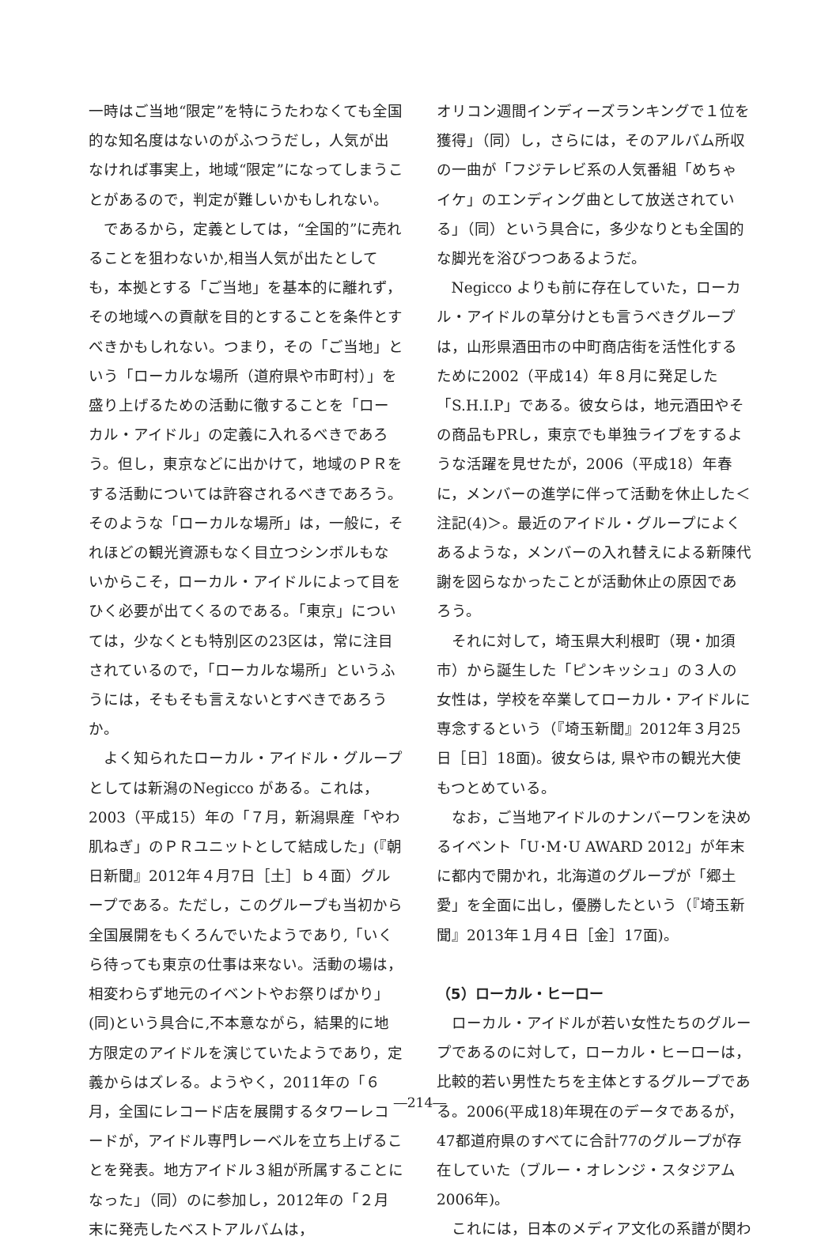一時はご当地“限定”を特にうたわなくても全国的な知名度はないのがふつうだし，人気が出なければ事実上，地域“限定”になってしまうことがあるので，判定が難しいかもしれない。
であるから，定義としては，“全国的”に売れることを狙わないか,相当人気が出たとしても，本拠とする「ご当地」を基本的に離れず，その地域への貢献を目的とすることを条件とすべきかもしれない。つまり，その「ご当地」という「ローカルな場所（道府県や市町村）」を盛り上げるための活動に徹することを「ローカル・アイドル」の定義に入れるべきであろう。但し，東京などに出かけて，地域のＰＲをする活動については許容されるべきであろう。そのような「ローカルな場所」は，一般に，それほどの観光資源もなく目立つシンボルもないからこそ，ローカル・アイドルによって目をひく必要が出てくるのである。「東京」については，少なくとも特別区の23区は，常に注目されているので，「ローカルな場所」というふうには，そもそも言えないとすべきであろうか。
よく知られたローカル・アイドル・グループとしては新潟のNegicco がある。これは，2003（平成15）年の「７月，新潟県産「やわ肌ねぎ」のＰＲユニットとして結成した」(『朝日新聞』2012年４月7日［土］ｂ４面）グループである。ただし，このグループも当初から全国展開をもくろんでいたようであり,「いくら待っても東京の仕事は来ない。活動の場は，相変わらず地元のイベントやお祭りばかり」(同)という具合に,不本意ながら，結果的に地方限定のアイドルを演じていたようであり，定義からはズレる。ようやく，2011年の「６月，全国にレコード店を展開するタワーレコードが，アイドル専門レーベルを立ち上げることを発表。地方アイドル３組が所属することになった」（同）のに参加し，2012年の「２月末に発売したベストアルバムは，
オリコン週間インディーズランキングで１位を獲得」（同）し，さらには，そのアルバム所収の一曲が「フジテレビ系の人気番組「めちゃイケ」のエンディング曲として放送されている」（同）という具合に，多少なりとも全国的な脚光を浴びつつあるようだ。
Negicco よりも前に存在していた，ローカル・アイドルの草分けとも言うべきグループは，山形県酒田市の中町商店街を活性化するために2002（平成14）年８月に発足した「S.H.I.P」である。彼女らは，地元酒田やその商品もPRし，東京でも単独ライブをするような活躍を見せたが，2006（平成18）年春に，メンバーの進学に伴って活動を休止した＜注記(4)＞。最近のアイドル・グループによくあるような，メンバーの入れ替えによる新陳代謝を図らなかったことが活動休止の原因であろう。
それに対して，埼玉県大利根町（現・加須市）から誕生した「ピンキッシュ」の３人の女性は，学校を卒業してローカル・アイドルに専念するという（『埼玉新聞』2012年３月25日［日］18面)。彼女らは, 県や市の観光大使もつとめている。
なお，ご当地アイドルのナンバーワンを決めるイベント「U･M･U AWARD 2012」が年末に都内で開かれ，北海道のグループが「郷土愛」を全面に出し，優勝したという（『埼玉新聞』2013年１月４日［金］17面)。
（5）ローカル・ヒーロー
ローカル・アイドルが若い女性たちのグループであるのに対して，ローカル・ヒーローは，比較的若い男性たちを主体とするグループである。2006(平成18)年現在のデータであるが，47都道府県のすべてに合計77のグループが存在していた（ブルー・オレンジ・スタジアム2006年)。
これには，日本のメディア文化の系譜が関わ
―214―